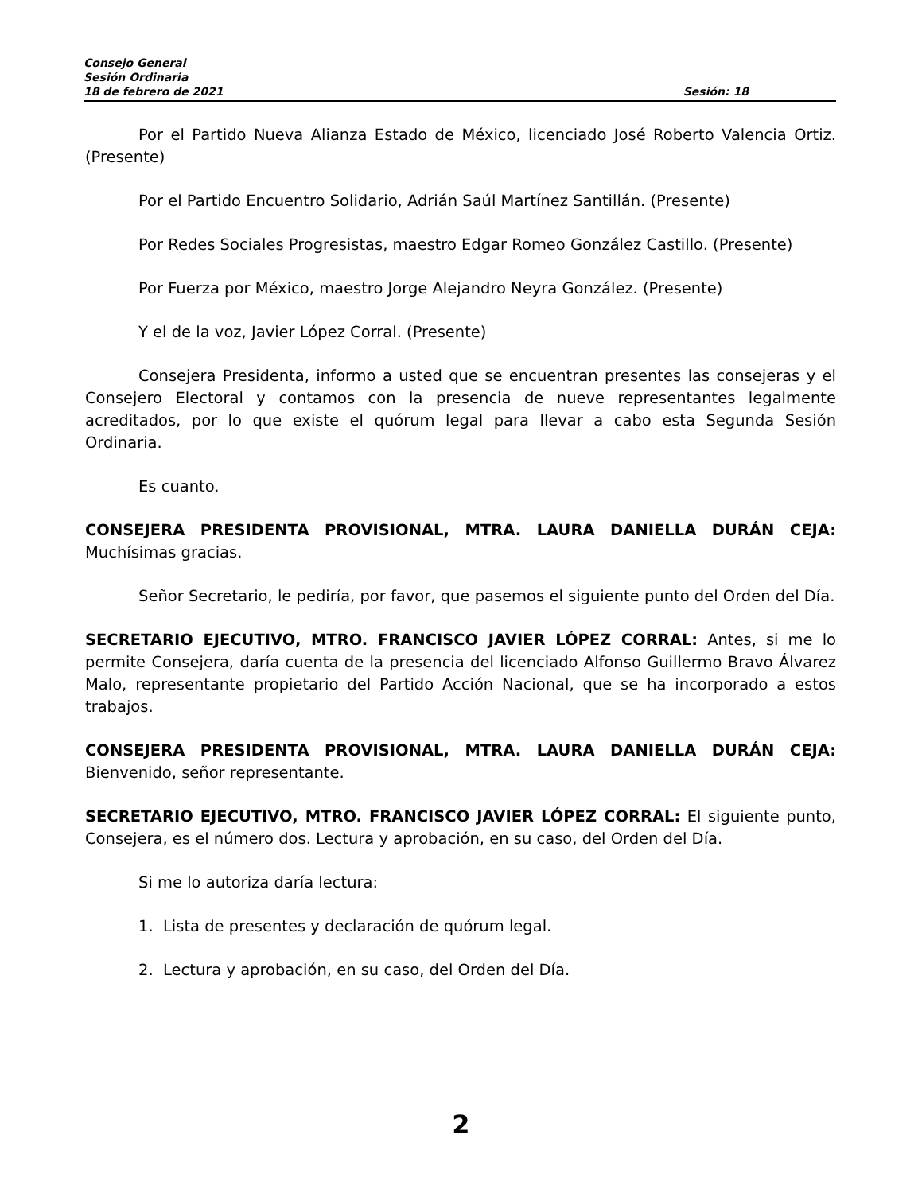Consejo General
Sesión Ordinaria
18 de febrero de 2021 Sesión: 18
Por el Partido Nueva Alianza Estado de México, licenciado José Roberto Valencia Ortiz. (Presente)
Por el Partido Encuentro Solidario, Adrián Saúl Martínez Santillán. (Presente)
Por Redes Sociales Progresistas, maestro Edgar Romeo González Castillo. (Presente)
Por Fuerza por México, maestro Jorge Alejandro Neyra González. (Presente)
Y el de la voz, Javier López Corral. (Presente)
Consejera Presidenta, informo a usted que se encuentran presentes las consejeras y el Consejero Electoral y contamos con la presencia de nueve representantes legalmente acreditados, por lo que existe el quórum legal para llevar a cabo esta Segunda Sesión Ordinaria.
Es cuanto.
CONSEJERA PRESIDENTA PROVISIONAL, MTRA. LAURA DANIELLA DURÁN CEJA: Muchísimas gracias.
Señor Secretario, le pediría, por favor, que pasemos el siguiente punto del Orden del Día.
SECRETARIO EJECUTIVO, MTRO. FRANCISCO JAVIER LÓPEZ CORRAL: Antes, si me lo permite Consejera, daría cuenta de la presencia del licenciado Alfonso Guillermo Bravo Álvarez Malo, representante propietario del Partido Acción Nacional, que se ha incorporado a estos trabajos.
CONSEJERA PRESIDENTA PROVISIONAL, MTRA. LAURA DANIELLA DURÁN CEJA: Bienvenido, señor representante.
SECRETARIO EJECUTIVO, MTRO. FRANCISCO JAVIER LÓPEZ CORRAL: El siguiente punto, Consejera, es el número dos. Lectura y aprobación, en su caso, del Orden del Día.
Si me lo autoriza daría lectura:
1. Lista de presentes y declaración de quórum legal.
2. Lectura y aprobación, en su caso, del Orden del Día.
2